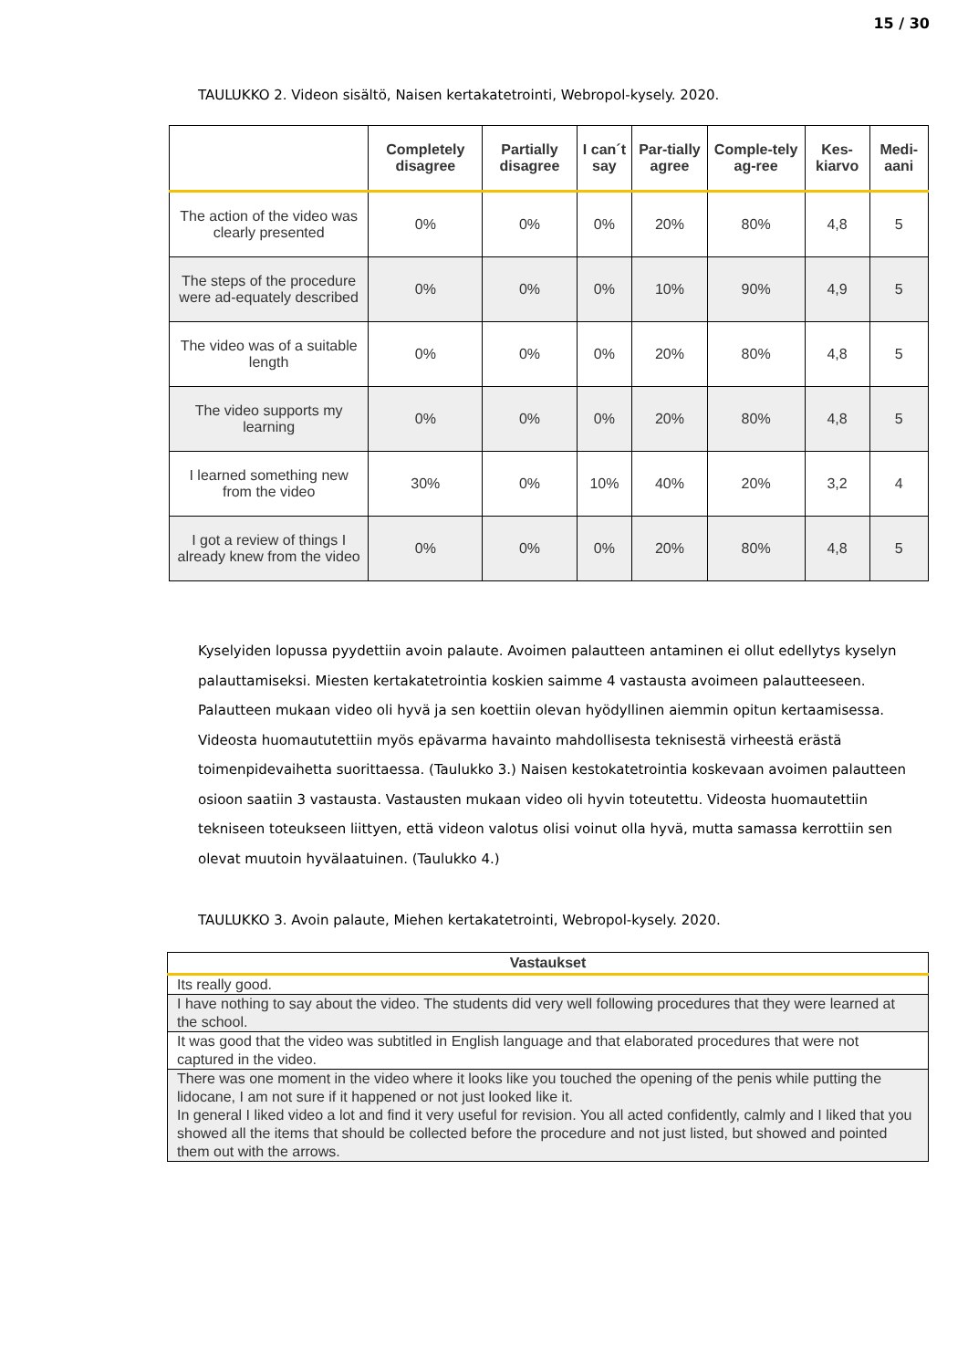15 / 30
TAULUKKO 2. Videon sisältö, Naisen kertakatetrointi, Webropol-kysely. 2020.
| | Completely disagree | Partially disagree | I can´t say | Par-tially agree | Comple-tely ag-ree | Kes-kiarvo | Medi-aani |
| --- | --- | --- | --- | --- | --- | --- | --- |
| The action of the video was clearly presented | 0% | 0% | 0% | 20% | 80% | 4,8 | 5 |
| The steps of the procedure were ad-equately described | 0% | 0% | 0% | 10% | 90% | 4,9 | 5 |
| The video was of a suitable length | 0% | 0% | 0% | 20% | 80% | 4,8 | 5 |
| The video supports my learning | 0% | 0% | 0% | 20% | 80% | 4,8 | 5 |
| I learned something new from the video | 30% | 0% | 10% | 40% | 20% | 3,2 | 4 |
| I got a review of things I already knew from the video | 0% | 0% | 0% | 20% | 80% | 4,8 | 5 |
Kyselyiden lopussa pyydettiin avoin palaute. Avoimen palautteen antaminen ei ollut edellytys kyselyn palauttamiseksi. Miesten kertakatetrointia koskien saimme 4 vastausta avoimeen palautteeseen. Palautteen mukaan video oli hyvä ja sen koettiin olevan hyödyllinen aiemmin opitun kertaamisessa. Videosta huomaututettiin myös epävarma havainto mahdollisesta teknisestä virheestä erästä toimenpidevaihetta suorittaessa. (Taulukko 3.) Naisen kestokatetrointia koskevaan avoimen palautteen osioon saatiin 3 vastausta. Vastausten mukaan video oli hyvin toteutettu. Videosta huomautettiin tekniseen toteukseen liittyen, että videon valotus olisi voinut olla hyvä, mutta samassa kerrottiin sen olevat muutoin hyvälaatuinen. (Taulukko 4.)
TAULUKKO 3. Avoin palaute, Miehen kertakatetrointi, Webropol-kysely. 2020.
| Vastaukset |
| --- |
| Its really good. |
| I have nothing to say about the video. The students did very well following procedures that they were learned at the school. |
| It was good that the video was subtitled in English language and that elaborated procedures that were not captured in the video. |
| There was one moment in the video where it looks like you touched the opening of the penis while putting the lidocane, I am not sure if it happened or not just looked like it. In general I liked video a lot and find it very useful for revision. You all acted confidently, calmly and I liked that you showed all the items that should be collected before the procedure and not just listed, but showed and pointed them out with the arrows. |